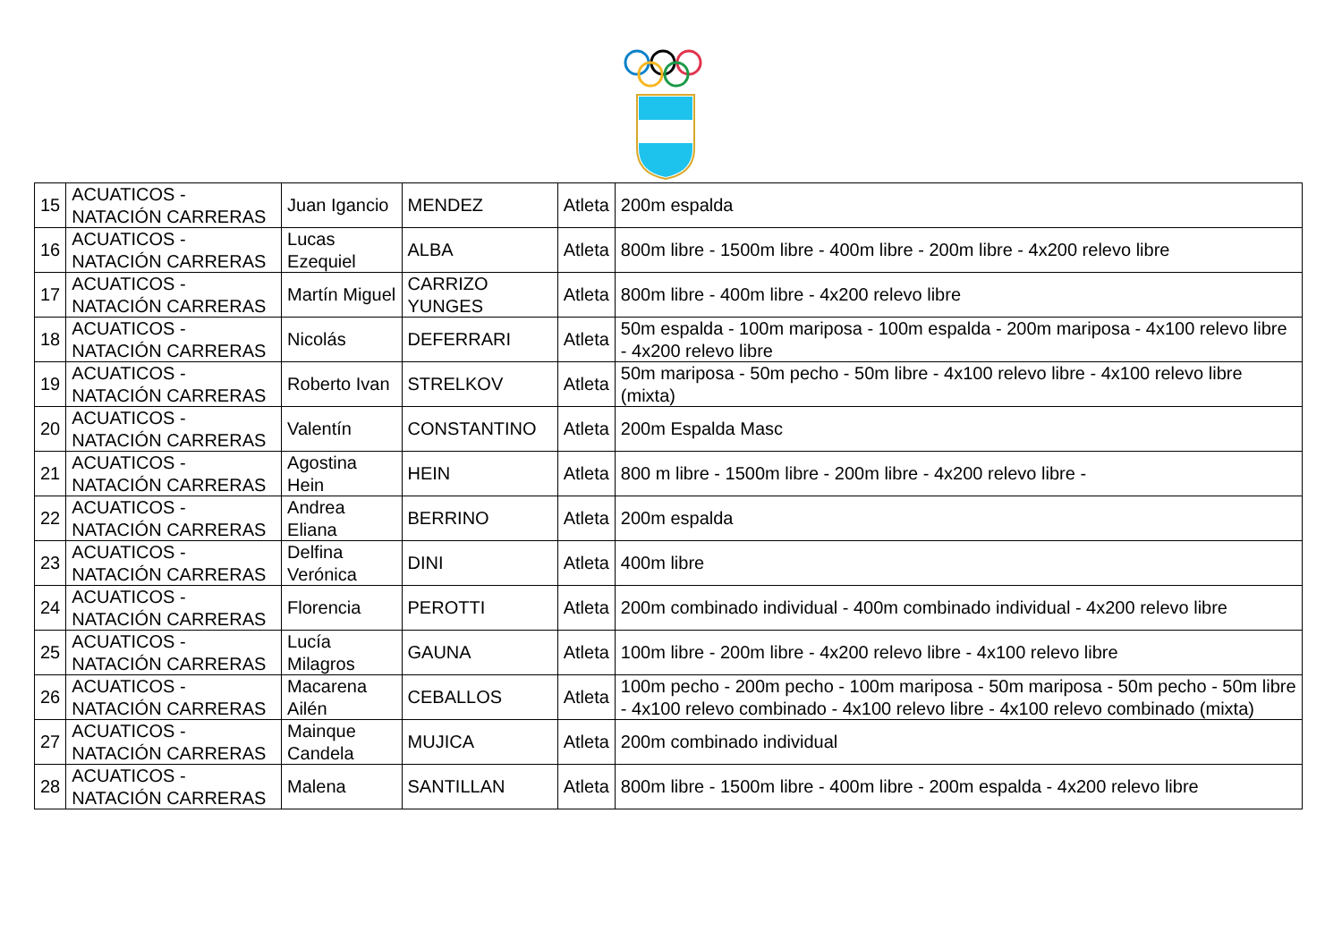| 15 | ACUATICOS - NATACIÓN CARRERAS | Juan Igancio | MENDEZ | Atleta | 200m espalda |
| 16 | ACUATICOS - NATACIÓN CARRERAS | Lucas Ezequiel | ALBA | Atleta | 800m libre - 1500m libre - 400m libre - 200m libre - 4x200 relevo libre |
| 17 | ACUATICOS - NATACIÓN CARRERAS | Martín Miguel | CARRIZO YUNGES | Atleta | 800m libre - 400m libre - 4x200 relevo libre |
| 18 | ACUATICOS - NATACIÓN CARRERAS | Nicolás | DEFERRARI | Atleta | 50m espalda - 100m mariposa - 100m espalda - 200m mariposa - 4x100 relevo libre - 4x200 relevo libre |
| 19 | ACUATICOS - NATACIÓN CARRERAS | Roberto Ivan | STRELKOV | Atleta | 50m mariposa - 50m pecho - 50m libre - 4x100 relevo libre - 4x100 relevo libre (mixta) |
| 20 | ACUATICOS - NATACIÓN CARRERAS | Valentín | CONSTANTINO | Atleta | 200m Espalda Masc |
| 21 | ACUATICOS - NATACIÓN CARRERAS | Agostina Hein | HEIN | Atleta | 800 m libre - 1500m libre - 200m libre - 4x200 relevo libre - |
| 22 | ACUATICOS - NATACIÓN CARRERAS | Andrea Eliana | BERRINO | Atleta | 200m espalda |
| 23 | ACUATICOS - NATACIÓN CARRERAS | Delfina Verónica | DINI | Atleta | 400m libre |
| 24 | ACUATICOS - NATACIÓN CARRERAS | Florencia | PEROTTI | Atleta | 200m combinado individual - 400m combinado individual - 4x200 relevo libre |
| 25 | ACUATICOS - NATACIÓN CARRERAS | Lucía Milagros | GAUNA | Atleta | 100m libre - 200m libre - 4x200 relevo libre - 4x100 relevo libre |
| 26 | ACUATICOS - NATACIÓN CARRERAS | Macarena Ailén | CEBALLOS | Atleta | 100m pecho - 200m pecho - 100m mariposa - 50m mariposa - 50m pecho - 50m libre - 4x100 relevo combinado - 4x100 relevo libre - 4x100 relevo combinado (mixta) |
| 27 | ACUATICOS - NATACIÓN CARRERAS | Mainque Candela | MUJICA | Atleta | 200m combinado individual |
| 28 | ACUATICOS - NATACIÓN CARRERAS | Malena | SANTILLAN | Atleta | 800m libre - 1500m libre - 400m libre - 200m espalda - 4x200 relevo libre |